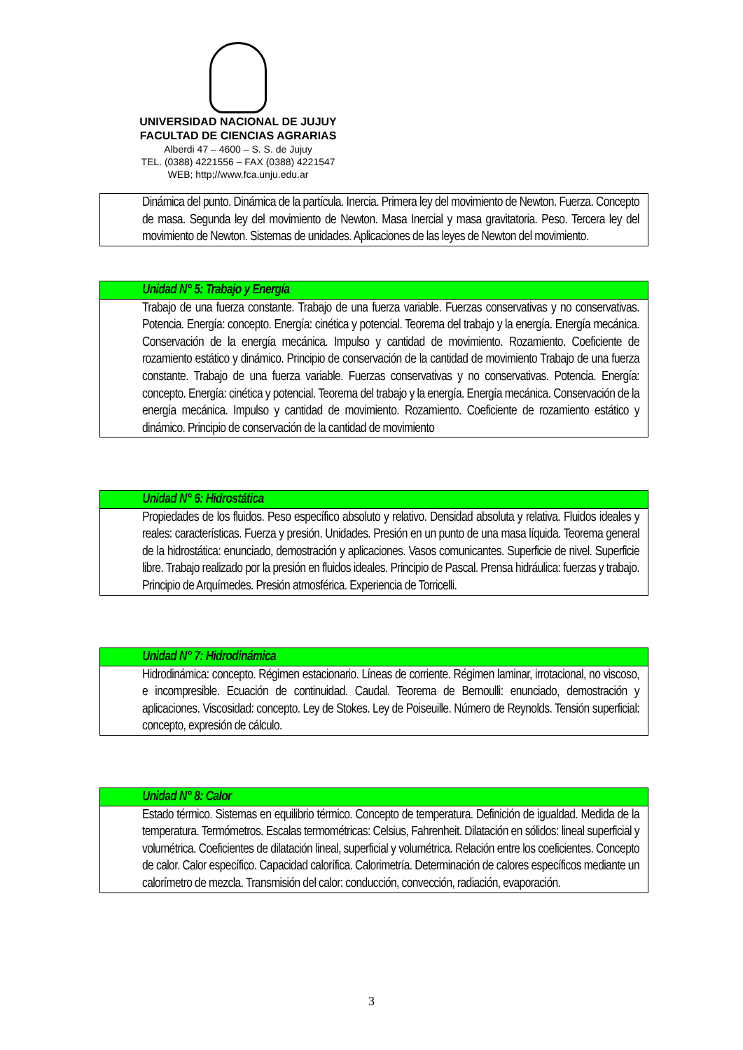UNIVERSIDAD NACIONAL DE JUJUY
FACULTAD DE CIENCIAS AGRARIAS
Alberdi 47 – 4600 – S. S. de Jujuy
TEL. (0388) 4221556 – FAX (0388) 4221547
WEB; http;//www.fca.unju.edu.ar
| Dinámica del punto. Dinámica de la partícula. Inercia. Primera ley del movimiento de Newton. Fuerza. Concepto de masa. Segunda ley del movimiento de Newton. Masa Inercial y masa gravitatoria. Peso. Tercera ley del movimiento de Newton. Sistemas de unidades. Aplicaciones de las leyes de Newton del movimiento. |
| Unidad N° 5: Trabajo y Energía |
| Trabajo de una fuerza constante. Trabajo de una fuerza variable. Fuerzas conservativas y no conservativas. Potencia. Energía: concepto. Energía: cinética y potencial. Teorema del trabajo y la energía. Energía mecánica. Conservación de la energía mecánica. Impulso y cantidad de movimiento. Rozamiento. Coeficiente de rozamiento estático y dinámico. Principio de conservación de la cantidad de movimiento Trabajo de una fuerza constante. Trabajo de una fuerza variable. Fuerzas conservativas y no conservativas. Potencia. Energía: concepto. Energía: cinética y potencial. Teorema del trabajo y la energía. Energía mecánica. Conservación de la energía mecánica. Impulso y cantidad de movimiento. Rozamiento. Coeficiente de rozamiento estático y dinámico. Principio de conservación de la cantidad de movimiento |
| Unidad N° 6: Hidrostática |
| Propiedades de los fluidos. Peso específico absoluto y relativo. Densidad absoluta y relativa. Fluidos ideales y reales: características. Fuerza y presión. Unidades. Presión en un punto de una masa líquida. Teorema general de la hidrostática: enunciado, demostración y aplicaciones. Vasos comunicantes. Superficie de nivel. Superficie libre. Trabajo realizado por la presión en fluidos ideales. Principio de Pascal. Prensa hidráulica: fuerzas y trabajo. Principio de Arquímedes. Presión atmosférica. Experiencia de Torricelli. |
| Unidad N° 7: Hidrodinámica |
| Hidrodinámica: concepto. Régimen estacionario. Líneas de corriente. Régimen laminar, irrotacional, no viscoso, e incompresible. Ecuación de continuidad. Caudal. Teorema de Bernoulli: enunciado, demostración y aplicaciones. Viscosidad: concepto. Ley de Stokes. Ley de Poiseuille. Número de Reynolds. Tensión superficial: concepto, expresión de cálculo. |
| Unidad N° 8: Calor |
| Estado térmico. Sistemas en equilibrio térmico. Concepto de temperatura. Definición de igualdad. Medida de la temperatura. Termómetros. Escalas termométricas: Celsius, Fahrenheit. Dilatación en sólidos: lineal superficial y volumétrica. Coeficientes de dilatación lineal, superficial y volumétrica. Relación entre los coeficientes. Concepto de calor. Calor específico. Capacidad calorífica. Calorimetría. Determinación de calores específicos mediante un calorímetro de mezcla. Transmisión del calor: conducción, convección, radiación, evaporación. |
3